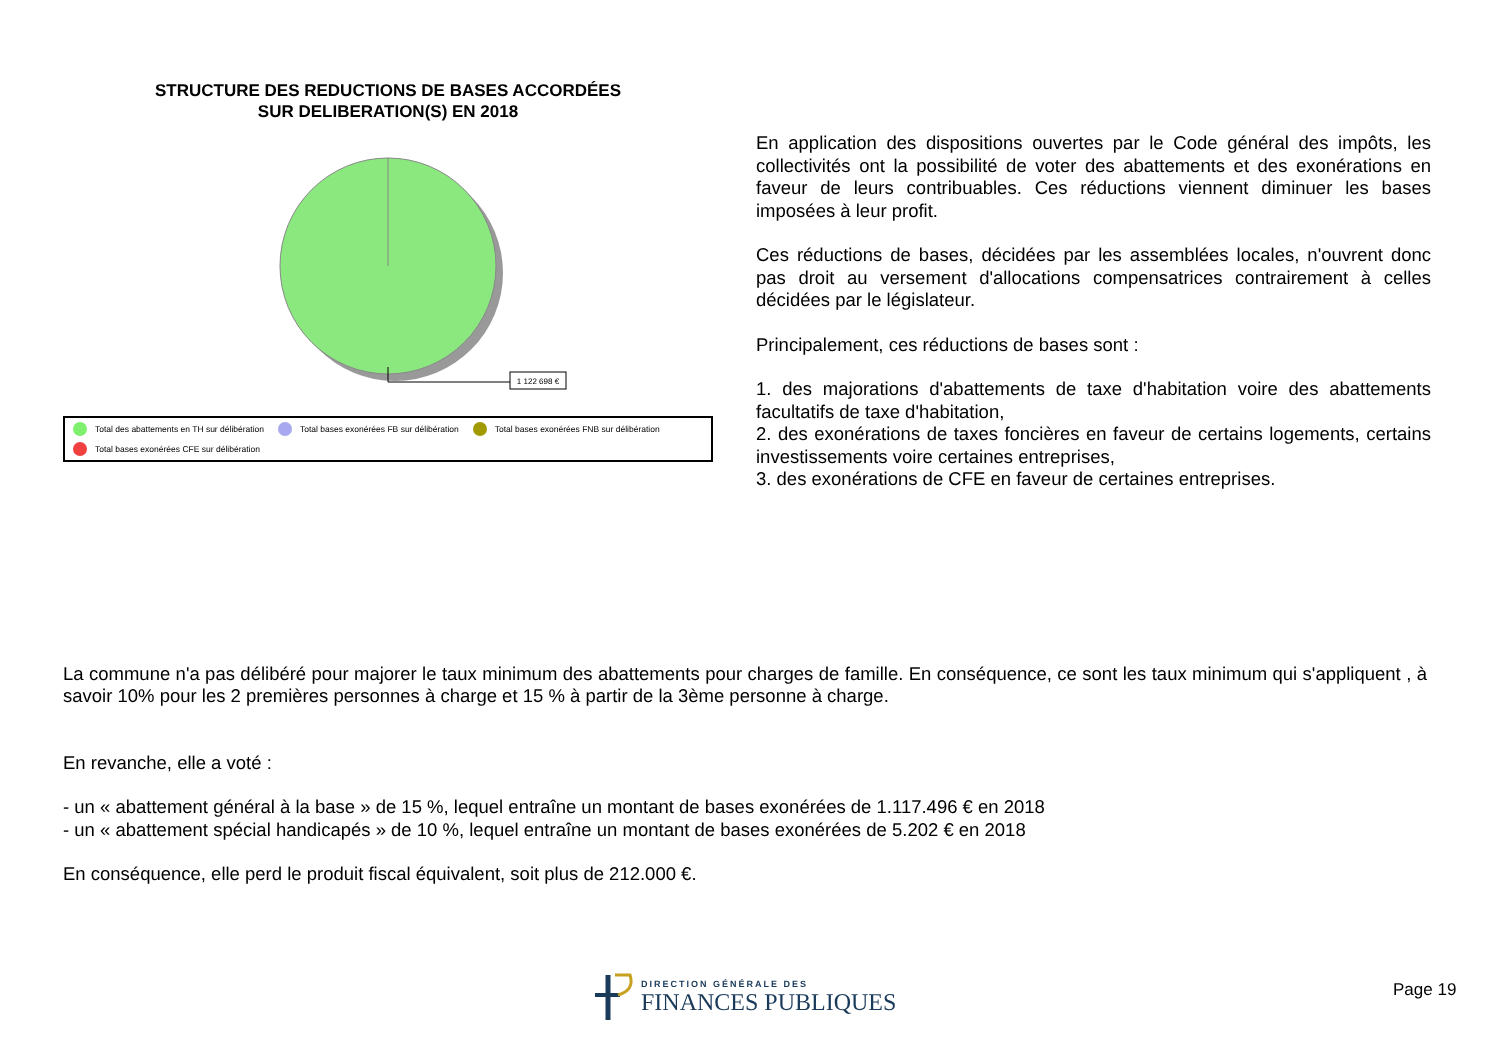STRUCTURE DES REDUCTIONS DE BASES ACCORDÉES
SUR DELIBERATION(S) EN 2018
1 122 698 €
Total des abattements en TH sur délibération Total bases exonérées FB sur délibération Total bases exonérées FNB sur délibération Total bases exonérées CFE sur délibération
En application des dispositions ouvertes par le Code général des impôts, les collectivités ont la possibilité de voter des abattements et des exonérations en faveur de leurs contribuables. Ces réductions viennent diminuer les bases imposées à leur profit.
Ces réductions de bases, décidées par les assemblées locales, n'ouvrent donc pas droit au versement d'allocations compensatrices contrairement à celles décidées par le législateur.
Principalement, ces réductions de bases sont :
1. des majorations d'abattements de taxe d'habitation voire des abattements facultatifs de taxe d'habitation,
2. des exonérations de taxes foncières en faveur de certains logements, certains investissements voire certaines entreprises,
3. des exonérations de CFE en faveur de certaines entreprises.
La commune n'a pas délibéré pour majorer le taux minimum des abattements pour charges de famille. En conséquence, ce sont les taux minimum qui s'appliquent , à savoir 10% pour les 2 premières personnes à charge et 15 % à partir de la 3ème personne à charge.
En revanche, elle a voté :
- un « abattement général à la base » de 15 %, lequel entraîne un montant de bases exonérées de 1.117.496 € en 2018
- un « abattement spécial handicapés » de 10 %, lequel entraîne un montant de bases exonérées de 5.202 € en 2018
En conséquence, elle perd le produit fiscal équivalent, soit plus de 212.000 €.
DIRECTION GÉNÉRALE DES
FINANCES PUBLIQUES
Page 19